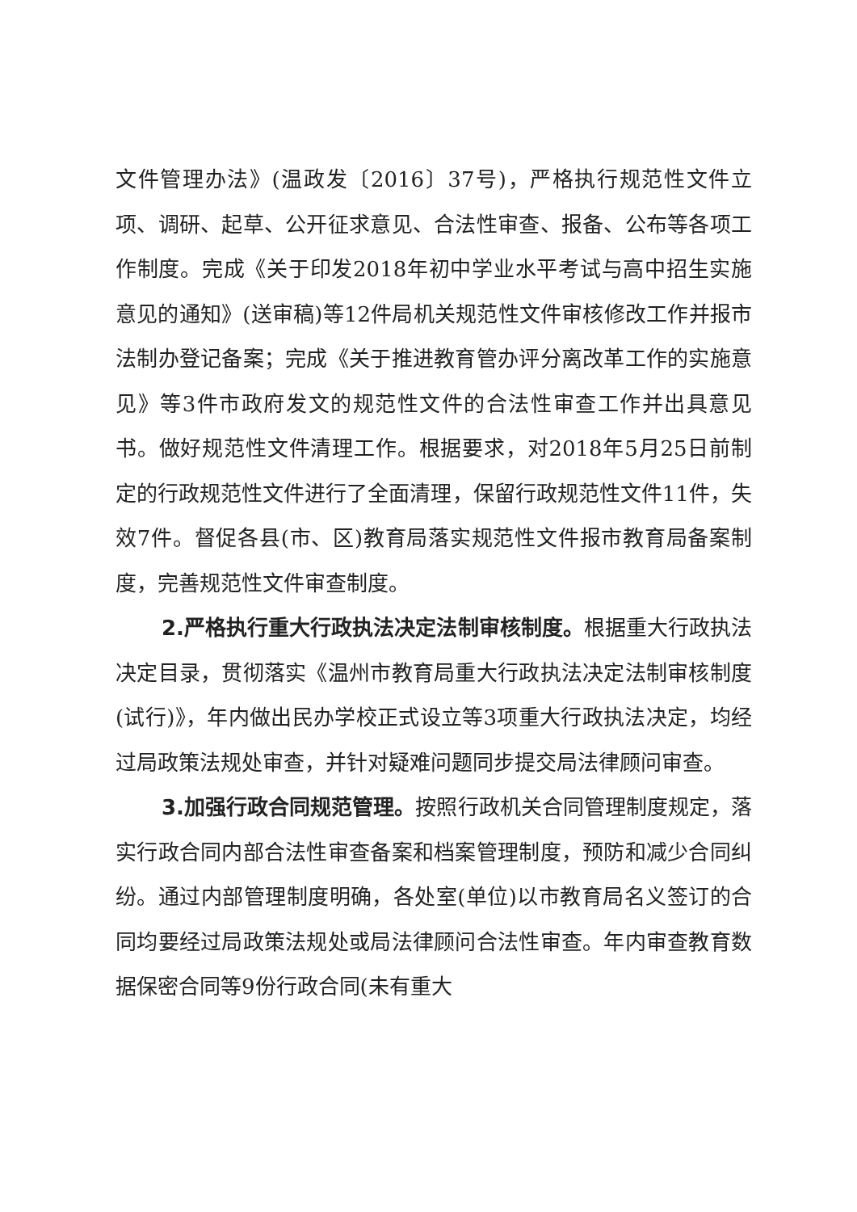文件管理办法》(温政发〔2016〕37号)，严格执行规范性文件立项、调研、起草、公开征求意见、合法性审查、报备、公布等各项工作制度。完成《关于印发2018年初中学业水平考试与高中招生实施意见的通知》(送审稿)等12件局机关规范性文件审核修改工作并报市法制办登记备案；完成《关于推进教育管办评分离改革工作的实施意见》等3件市政府发文的规范性文件的合法性审查工作并出具意见书。做好规范性文件清理工作。根据要求，对2018年5月25日前制定的行政规范性文件进行了全面清理，保留行政规范性文件11件，失效7件。督促各县(市、区)教育局落实规范性文件报市教育局备案制度，完善规范性文件审查制度。
2.严格执行重大行政执法决定法制审核制度。根据重大行政执法决定目录，贯彻落实《温州市教育局重大行政执法决定法制审核制度(试行)》，年内做出民办学校正式设立等3项重大行政执法决定，均经过局政策法规处审查，并针对疑难问题同步提交局法律顾问审查。
3.加强行政合同规范管理。按照行政机关合同管理制度规定，落实行政合同内部合法性审查备案和档案管理制度，预防和减少合同纠纷。通过内部管理制度明确，各处室(单位)以市教育局名义签订的合同均要经过局政策法规处或局法律顾问合法性审查。年内审查教育数据保密合同等9份行政合同(未有重大